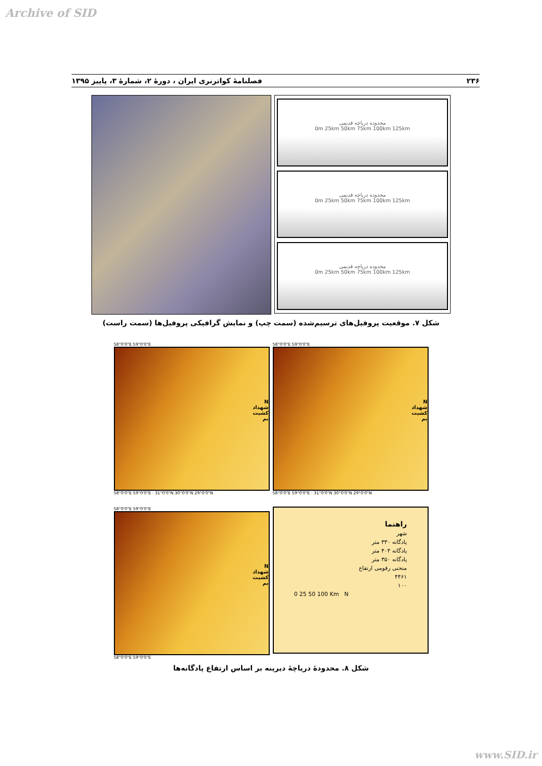Archive of SID
۲۳۶ فصلنامهٔ کواترنری ایران ، دورهٔ ۲، شمارهٔ ۳، پاییز ۱۳۹۵
محدوده دریاچه قدیمی
0m 25km 50km 75km 100km 125km
محدوده دریاچه قدیمی
0m 25km 50km 75km 100km 125km
محدوده دریاچه قدیمی
0m 25km 50km 75km 100km 125km
شکل ۷. موقعیت پروفیل‌های ترسیم‌شده (سمت چپ) و نمایش گرافیکی پروفیل‌ها (سمت راست)
58°0'0"E 59°0'0"E
N
شهداد
کشیت
بم
58°0'0"E 59°0'0"E · 31°0'0"N 30°0'0"N 29°0'0"N
58°0'0"E 59°0'0"E
N
شهداد
کشیت
بم
58°0'0"E 59°0'0"E · 31°0'0"N 30°0'0"N 29°0'0"N
58°0'0"E 59°0'0"E
N
شهداد
کشیت
بم
58°0'0"E 59°0'0"E
راهنما
شهر
پادگانه ۳۳۰ متر
پادگانه ۴۰۴ متر
پادگانه ۳۵۰ متر
منحنی رقومی ارتفاع
۴۴۶۱
۱۰۰
0 25 50 100 Km N
شکل ۸. محدودهٔ دریاچهٔ دیرینه بر اساس ارتفاع پادگانه‌ها
www.SID.ir